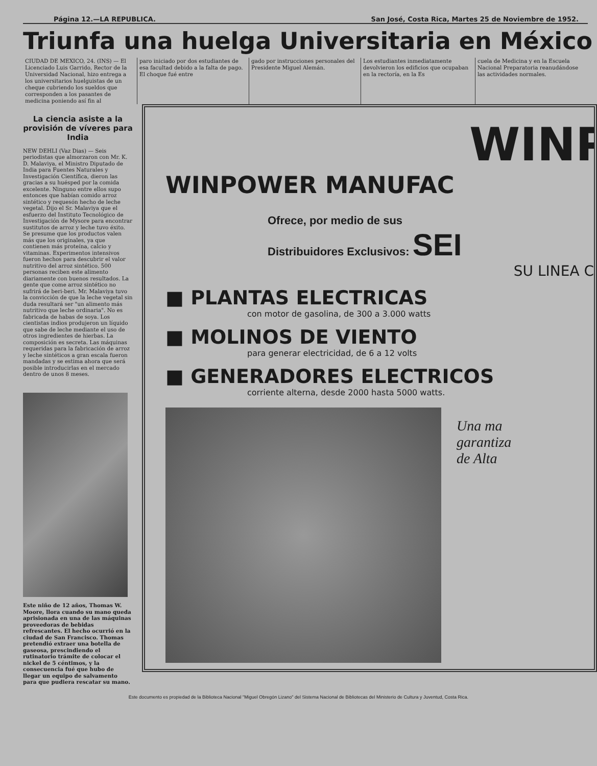Página 12.—LA REPUBLICA. San José, Costa Rica, Martes 25 de Noviembre de 1952.
Triunfa una huelga Universitaria en México
CIUDAD DE MEXICO, 24. (INS) — El Licenciado Luis Garrido, Rector de la Universidad Nacional, hizo entrega a los universitarios huelguistas de un cheque cubriendo los sueldos que corresponden a los pasantes de medicina poniendo así fin al
paro iniciado por dos estudiantes de esa facultad debido a la falta de pago. El choque fué entre
gado por instrucciones personales del Presidente Miguel Alemán.
Los estudiantes inmediatamente devolvieron los edificios que ocupaban en la rectoría, en la Es
cuela de Medicina y en la Escuela Nacional Preparatoria reanudándose las actividades normales.
La ciencia asiste a la provisión de víveres para India
NEW DEHLI (Vaz Dias) — Seis periodistas que almorzaron con Mr. K. D. Malaviya, el Ministro Diputado de India para Fuentes Naturales y Investigación Científica, dieron las gracias a su huésped por la comida excelente. Ninguno entre ellos supo entonces que habían comido arroz sintético y requesón hecho de leche vegetal. Dijo el Sr. Malaviya que el esfuerzo del Instituto Tecnológico de Investigación de Mysore para encontrar sustitutos de arroz y leche tuvo éxito. Se presume que los productos valen más que los originales, ya que contienen más proteína, calcio y vitaminas. Experimentos intensivos fueron hechos para descubrir el valor nutritivo del arroz sintético. 500 personas reciben este alimento diariamente con buenos resultados. La gente que come arroz sintético no sufrirá de beri-beri. Mr. Malaviya tuvo la convicción de que la leche vegetal sin duda resultará ser "un alimento más nutritivo que leche ordinaria". No es fabricada de habas de soya. Los cientistas indios produjeron un líquido que sabe de leche mediante el uso de otros ingredientes de hierbas. La composición es secreta. Las máquinas requeridas para la fabricación de arroz y leche sintéticos a gran escala fueron mandadas y se estima ahora que será posible introducirlas en el mercado dentro de unos 8 meses.
Este niño de 12 años, Thomas W. Moore, llora cuando su mano queda aprisionada en una de las máquinas proveedoras de bebidas refrescantes. El hecho ocurrió en la ciudad de San Francisco. Thomas pretendió extraer una botella de gaseosa, prescindiendo el rutinatorio trámite de colocar el nickel de 5 céntimos, y la consecuencia fué que hubo de llegar un equipo de salvamento para que pudiera rescatar su mano.
WINP
WINPOWER MANUFAC
Ofrece, por medio de sus
Distribuidores Exclusivos: SEI
SU LINEA C
■ PLANTAS ELECTRICAS
con motor de gasolina, de 300 a 3.000 watts
■ MOLINOS DE VIENTO
para generar electricidad, de 6 a 12 volts
■ GENERADORES ELECTRICOS
corriente alterna, desde 2000 hasta 5000 watts.
Una ma
garantiza
de Alta
Este documento es propiedad de la Biblioteca Nacional "Miguel Obregón Lizano" del Sistema Nacional de Bibliotecas del Ministerio de Cultura y Juventud, Costa Rica.